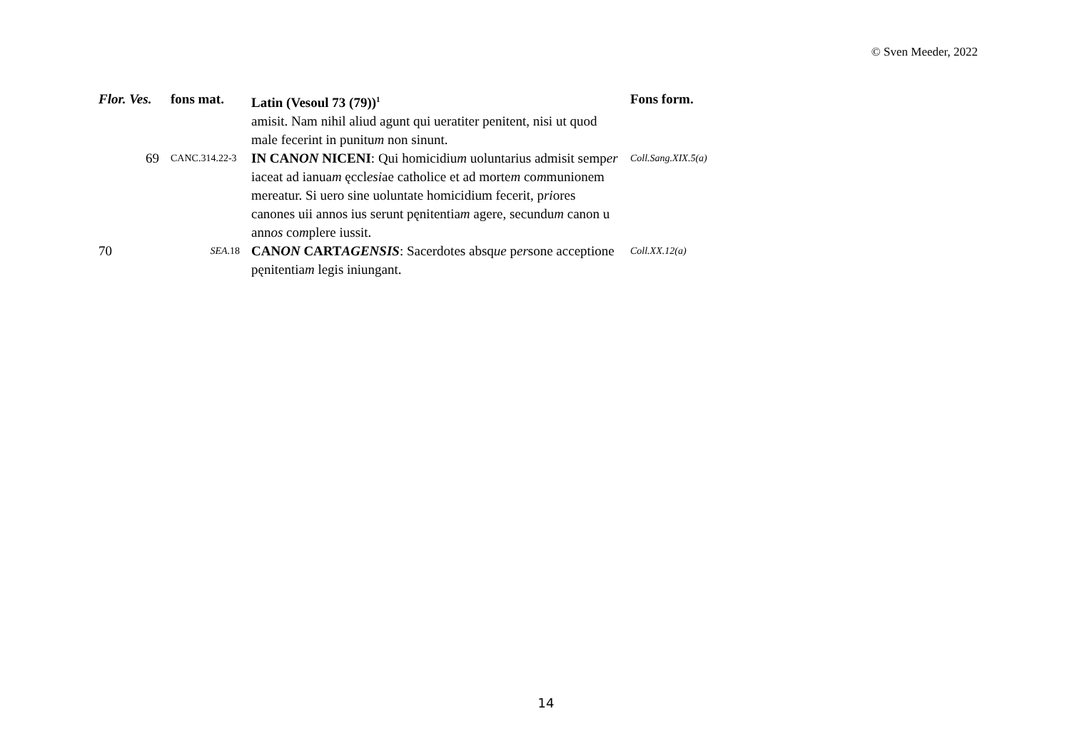© Sven Meeder, 2022
| Flor. Ves. | fons mat. | Latin (Vesoul 73 (79))<sup>1</sup> | Fons form. |
| --- | --- | --- | --- |
| | | amisit. Nam nihil aliud agunt qui ueratiter penitent, nisi ut quod male fecerint in punitu m non sinunt. | |
| 69 | CANC.314.22-3 | IN CAN ON NICENI : Qui homicidiu m uoluntarius admisit semp er iaceat ad ianua m ęccl esi ae catholice et ad morte m co m munionem mereatur. Si uero sine uoluntate homicidium fecerit, p ri ores canones uii annos ius serunt pęnitentia m agere, secundu m canon u ann os co m plere iussit. | Coll.Sang.XIX.5(a) |
| 70 | SEA .18 | CAN ON CART AGENSIS : Sacerdotes absq ue p er sone acceptione pęnitentia m legis iniungant. | Coll.XX.12(a) |
14